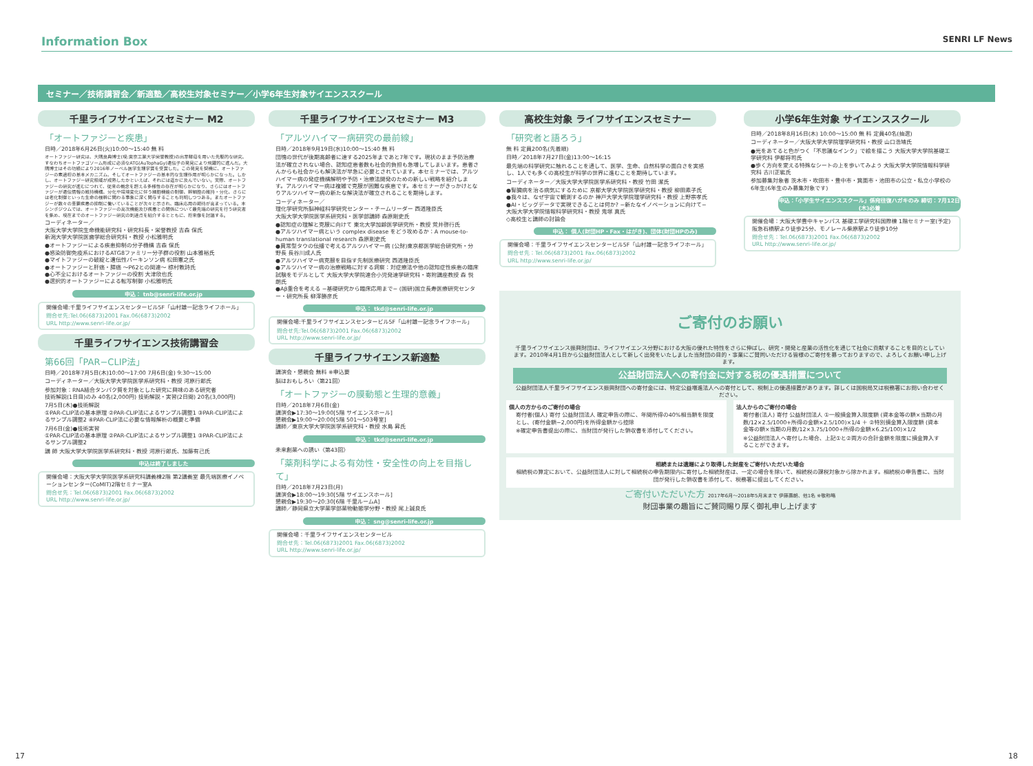Information Box SENRI LF News
セミナー／技術講習会／新適塾／高校生対象セミナー／小学6年生対象サイエンススクール
千里ライフサイエンスセミナー M2
「オートファジーと疾患」
日時／2018年6月26日(火)10:00～15:40 無 料
オートファジー研究は、大隅良典博士(現:東京工業大学栄誉教授)の出芽酵母を用いた先駆的な研究、すなわちオートファゴソーム形成に必須なATG(AuTophaGy)遺伝子の発見により飛躍的に進んだ。大隅博士はその功績により2016年ノーベル医学生理学賞を受賞した。この発見を契機に、オートファジーの素過程の基本メカニズム、そしてオートファジーの基本的な生理作用が明らかになった。しかし、オートファジー研究領域が成熟したかといえば、それには遥かに及んでいない。実際、オートファジーの研究が進むにつれて、従来の概念を超える多様性の存在が明らかになり、さらにはオートファジーが遺伝情報の維持機構、分化や環境変化に伴う細胞機能の制御、幹細胞の維持・分化、さらには老化制御といった生命の根幹に関わる事象に深く関与することも判明しつつある。またオートファジーが数々の重要疾患の抑制に働いていることが次々と示され、臨床応用の期待が高まっている。本シンポジウムでは、オートファジーの高次機能及び疾患との関係について最先端の研究を行う研究者を集め、現在までのオートファジー研究の到達点を紹介するとともに、将来像を討議する。
コーディネーター／
大阪大学大学院生命機能研究科・研究科長・栄誉教授 吉森 保氏
新潟大学大学院医歯学総合研究科・教授 小松雅明氏
●オートファジーによる疾患抑制の分子機構 吉森 保氏
●感染防御免疫系におけるATG8ファミリー分子群の役割 山本雅裕氏
●マイトファジーの破綻と遺伝性パーキンソン病 松田憲之氏
●オートファジーと肝癌・膵癌 ～P62との関連～ 椋村敦詩氏
●心不全におけるオートファジーの役割 大津欣也氏
●選択的オートファジーによる転写制御 小松雅明氏
申込： tnb@senri-life.or.jp
開催会場:千里ライフサイエンスセンタービル5F「山村雄一記念ライフホール」
問合せ先:Tel.06(6873)2001 Fax.06(6873)2002
URL http://www.senri-life.or.jp/
千里ライフサイエンス技術講習会
第66回「PAR−CLIP法」
日時／2018年7月5日(木)10:00～17:00 7月6日(金) 9:30～15:00
コーディネーター／大阪大学大学院医学系研究科・教授 河原行郎氏
参加対象：RNA結合タンパク質を対象とした研究に興味のある研究者
技術解説(1日目)のみ 40名(2,000円) 技術解説・実習(2日間) 20名(3,000円)
7月5日(木)●技術解説
①PAR-CLIP法の基本原理 ②PAR-CLIP法によるサンプル調整1 ③PAR-CLIP法によるサンプル調整2 ④PAR-CLIP法に必要な情報解析の概要と準備
7月6日(金)●技術実習
①PAR-CLIP法の基本原理 ②PAR-CLIP法によるサンプル調整1 ③PAR-CLIP法によるサンプル調整2
講 師 大阪大学大学院医学系研究科・教授 河原行郎氏、加藤有己氏
申込は終了しました
開催会場：大阪大学大学院医学系研究科講義棟2階 第2講義室 最先端医療イノベーションセンター(CoMIT)2階セミナー室A
問合せ先：Tel.06(6873)2001 Fax.06(6873)2002
URL http://www.senri-life.or.jp/
千里ライフサイエンスセミナー M3
「アルツハイマー病研究の最前線」
日時／2018年9月19日(水)10:00～15:40 無 料
団塊の世代が後期高齢者に達する2025年まであと7年です。現状のまま予防治療法が確立されない場合、認知症患者数も社会的負担も急増してしまいます。患者さんからも社会からも解決法が早急に必要とされています。本セミナーでは、アルツハイマー病の発症機構解明や予防・治療法開発のための新しい戦略を紹介します。アルツハイマー病は複雑で克服が困難な疾患です。本セミナーがきっかけとなりアルツハイマー病の新たな解決法が確立されることを期待します。
コーディネーター／
理化学研究所脳神経科学研究センター・チームリーダー 西道隆臣氏
大阪大学大学院医学系研究科・医学部講師 森原剛史氏
●認知症の理解と克服に向けて 東北大学加齢医学研究所・教授 荒井啓行氏
●アルツハイマー病という complex disease をどう攻めるか：A mouse-to-human translational research 森原剛史氏
●異常型タウの伝播で考えるアルツハイマー病 (公財)東京都医学総合研究所・分野長 長谷川成人氏
●アルツハイマー病克服を目指す先制医療研究 西道隆臣氏
●アルツハイマー病の治療戦略に対する洞察：対症療法や他の認知症性疾患の臨床試験をモデルとして 大阪大学大学院連合小児発達学研究科・寄附講座教授 森 悦朗氏
●Aβ重合を考える −基礎研究から臨床応用まで− (国研)国立長寿医療研究センター・研究所長 柳澤勝彦氏
申込： tkd@senri-life.or.jp
開催会場:千里ライフサイエンスセンタービル5F「山村雄一記念ライフホール」
問合せ先:Tel.06(6873)2001 Fax.06(6873)2002
URL http://www.senri-life.or.jp/
千里ライフサイエンス新適塾
講演会・懇親会 無料 ※申込要
脳はおもしろい〈第21回〉
「オートファジーの膜動態と生理的意義」
日時／2018年7月6日(金)
講演会▶17:30～19:00[5階 サイエンスホール]
懇親会▶19:00～20:00[5階 501～503号室]
講師／東京大学大学院医学系研究科・教授 水島 昇氏
申込： tkd@senri-life.or.jp
未来創薬への誘い〈第43回〉
「薬剤科学による有効性・安全性の向上を目指して」
日時／2018年7月23日(月)
講演会▶18:00～19:30[5階 サイエンスホール]
懇親会▶19:30～20:30[6階 千里ルームA]
講師／静岡県立大学薬学部薬物動態学分野・教授 尾上誠良氏
申込： sng@senri-life.or.jp
開催会場：千里ライフサイエンスセンタービル
問合せ先：Tel.06(6873)2001 Fax.06(6873)2002
URL http://www.senri-life.or.jp/
高校生対象 ライフサイエンスセミナー
「研究者と語ろう」
無 料 定員200名(先着順)
日時／2018年7月27日(金)13:00～16:15
最先端の科学研究に触れることを通して、医学、生命、自然科学の面白さを実感し、1人でも多くの高校生が科学の世界に進むことを期待しています。
コーディネーター／大阪大学大学院医学系研究科・教授 竹田 潔氏
●腎臓病を治る病気にするために 京都大学大学院医学研究科・教授 柳田素子氏
●我々は、なぜ宇宙で観測するのか 神戸大学大学院理学研究科・教授 上野宗孝氏
●AI・ビッグデータで実現できることは何か? −新たなイノベーションに向けて− 大阪大学大学院情報科学研究科・教授 鬼塚 真氏
◇高校生と講師の討論会
申込： 個人(財団HP・Fax・はがき)、団体(財団HPのみ)
開催会場：千里ライフサイエンスセンタービル5F「山村雄一記念ライフホール」
問合せ先：Tel.06(6873)2001 Fax.06(6873)2002
URL http://www.senri-life.or.jp/
小学6年生対象 サイエンススクール
日時／2018年8月16日(木) 10:00～15:00 無 料 定員40名(抽選)
コーディネーター／大阪大学大学院理学研究科・教授 山口浩靖氏
●光をあてると色がつく「不思議なインク」で絵を描こう 大阪大学大学院基礎工学研究科 伊都将司氏
●歩く方向を変える特殊なシートの上を歩いてみよう 大阪大学大学院情報科学研究科 古川正紘氏
参加募集対象者 茨木市・吹田市・豊中市・箕面市・池田市の公立・私立小学校の6年生(6年生のみ募集対象です)
申込：「小学生サイエンススクール」係宛往復ハガキのみ 締切：7月12日(木)必着
開催会場：大阪大学豊中キャンパス 基礎工学研究科国際棟 1階セミナー室(予定) 阪急石橋駅より徒歩25分、モノレール柴原駅より徒歩10分
問合せ先：Tel.06(6873)2001 Fax.06(6873)2002
URL http://www.senri-life.or.jp/
ご寄付のお願い
千里ライフサイエンス振興財団は、ライフサイエンス分野における大阪の優れた特性をさらに伸ばし、研究・開発と産業の活性化を通じて社会に貢献することを目的としています。2010年4月1日から公益財団法人として新しく出発をいたしました当財団の目的・事業にご賛同いただける皆様のご寄付を募っておりますので、よろしくお願い申し上げます。
公益財団法人への寄付金に対する税の優遇措置について
公益財団法人千里ライフサイエンス振興財団への寄付金には、特定公益増進法人への寄付として、税制上の優遇措置があります。詳しくは国税局又は税務署にお問い合わせください。
個人の方からのご寄付の場合
寄付者(個人) 寄付 公益財団法人 確定申告の際に、年間所得の40%相当額を限度とし、(寄付金額−2,000円)を所得金額から控除
※確定申告書提出の際に、当財団が発行した領収書を添付してください。
法人からのご寄付の場合
寄付者(法人) 寄付 公益財団法人 ①一般損金算入限度額 (資本金等の額×当期の月数/12×2.5/1000+所得の金額×2.5/100)×1/4 ＋ ②特別損金算入限度額 (資本金等の額×当期の月数/12×3.75/1000+所得の金額×6.25/100)×1/2
※公益財団法人へ寄付した場合、上記①と②両方の合計金額を限度に損金算入することができます。
相続または遺贈により取得した財産をご寄付いただいた場合
相続税の算定において、公益財団法人に対して相続税の申告期限内に寄付した相続財産は、一定の場合を除いて、相続税の課税対象から除かれます。相続税の申告書に、当財団が発行した領収書を添付して、税務署に提出してください。
ご寄付いただいた方 2017年6月～2018年5月末まで 伊藤壽朗、他1名 ※敬称略
財団事業の趣旨にご賛同賜り厚く御礼申し上げます
17 18